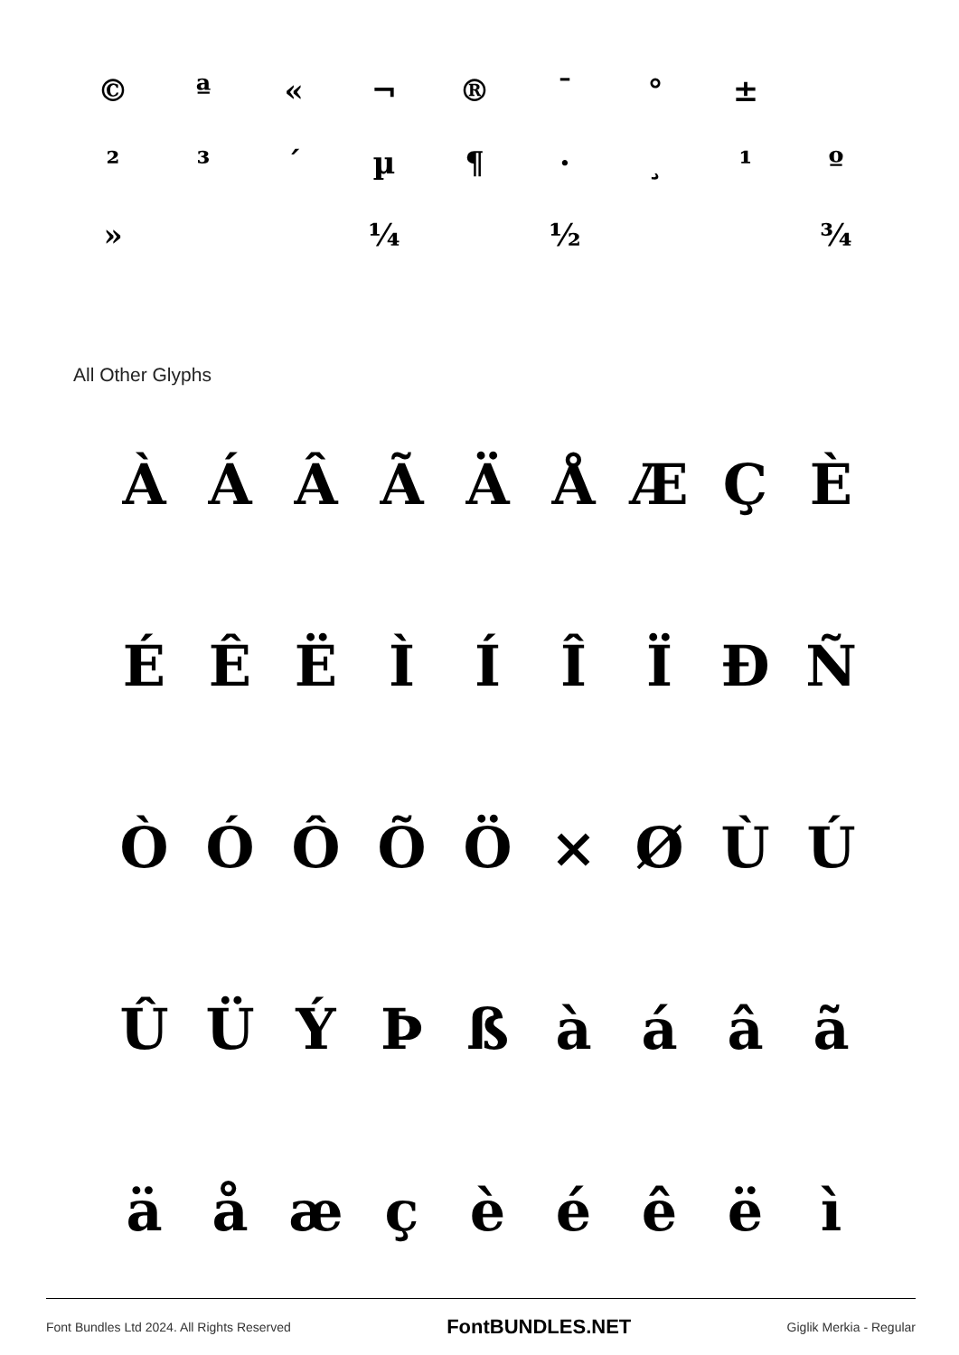© ª « ¬ ® ¯ ° ± ²³ ´ µ ¶ · ¸ ¹ º » ¼ ½ ¾
All Other Glyphs
ÀÁÂÃÄÅÆÇÈ ÉÊËÌÍÎÏÐÑ ÒÓÔÕÖ × ØÙÚ ÛÜÝÞßàáâã äåæçèéêëì
Font Bundles Ltd 2024. All Rights Reserved FontBUNDLES.NET Giglik Merkia - Regular